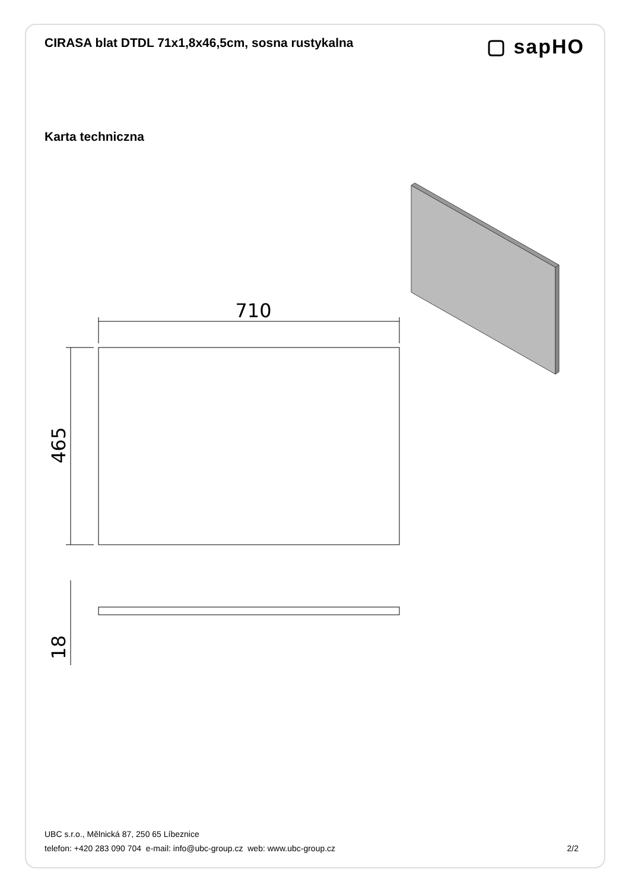CIRASA blat DTDL 71x1,8x46,5cm, sosna rustykalna
▢ sapHO
Karta techniczna
710
465
18
UBC s.r.o., Mělnická 87, 250 65 Líbeznice
telefon: +420 283 090 704 e-mail: info@ubc-group.cz web: www.ubc-group.cz 2/2